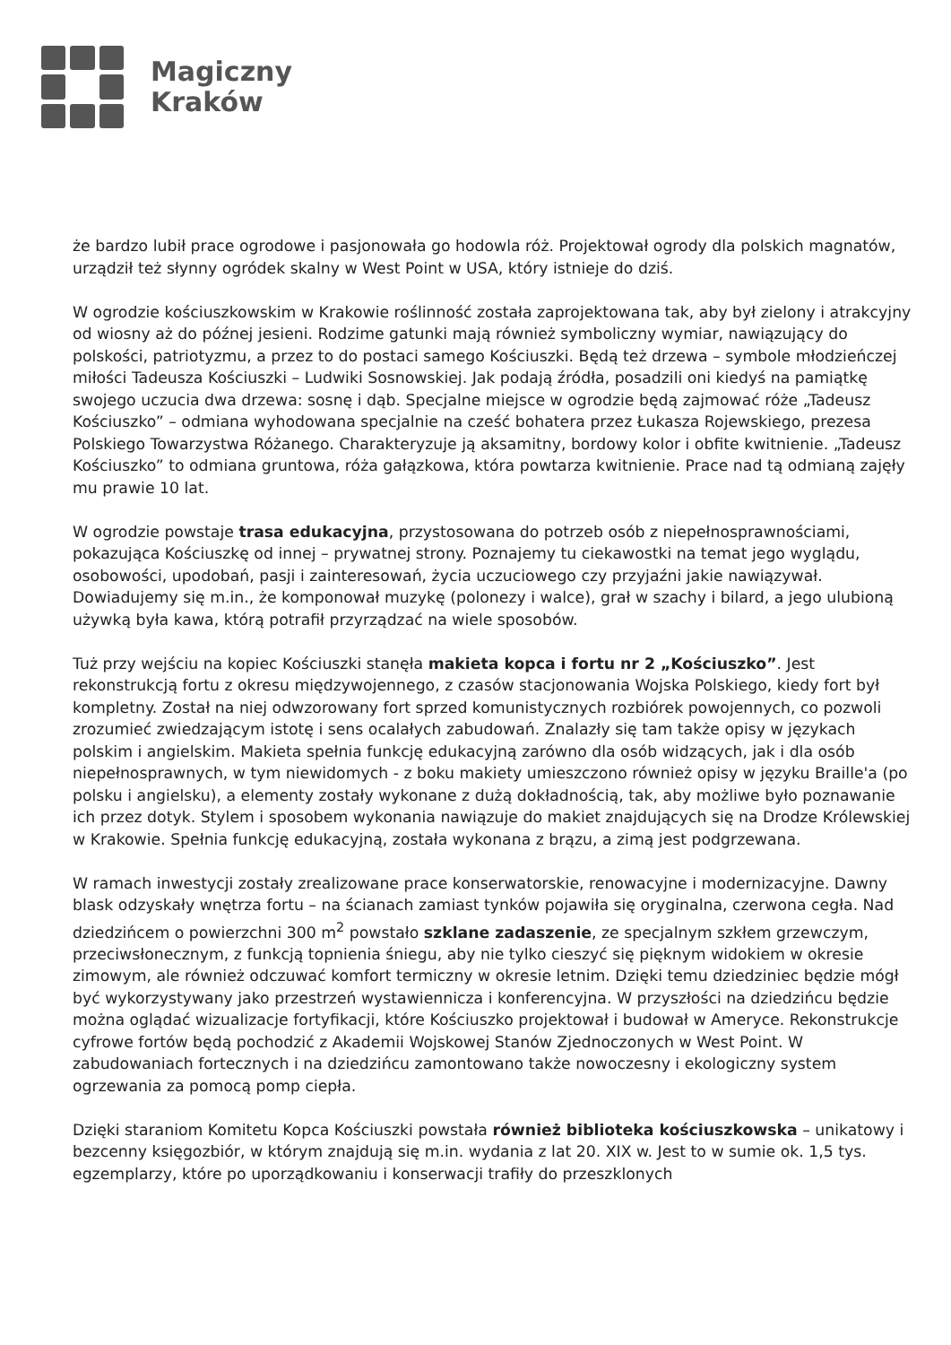Magiczny
Kraków
że bardzo lubił prace ogrodowe i pasjonowała go hodowla róż. Projektował ogrody dla polskich magnatów, urządził też słynny ogródek skalny w West Point w USA, który istnieje do dziś.
W ogrodzie kościuszkowskim w Krakowie roślinność została zaprojektowana tak, aby był zielony i atrakcyjny od wiosny aż do późnej jesieni. Rodzime gatunki mają również symboliczny wymiar, nawiązujący do polskości, patriotyzmu, a przez to do postaci samego Kościuszki. Będą też drzewa – symbole młodzieńczej miłości Tadeusza Kościuszki – Ludwiki Sosnowskiej. Jak podają źródła, posadzili oni kiedyś na pamiątkę swojego uczucia dwa drzewa: sosnę i dąb. Specjalne miejsce w ogrodzie będą zajmować róże „Tadeusz Kościuszko” – odmiana wyhodowana specjalnie na cześć bohatera przez Łukasza Rojewskiego, prezesa Polskiego Towarzystwa Różanego. Charakteryzuje ją aksamitny, bordowy kolor i obfite kwitnienie. „Tadeusz Kościuszko” to odmiana gruntowa, róża gałązkowa, która powtarza kwitnienie. Prace nad tą odmianą zajęły mu prawie 10 lat.
W ogrodzie powstaje trasa edukacyjna, przystosowana do potrzeb osób z niepełnosprawnościami, pokazująca Kościuszkę od innej – prywatnej strony. Poznajemy tu ciekawostki na temat jego wyglądu, osobowości, upodobań, pasji i zainteresowań, życia uczuciowego czy przyjaźni jakie nawiązywał. Dowiadujemy się m.in., że komponował muzykę (polonezy i walce), grał w szachy i bilard, a jego ulubioną używką była kawa, którą potrafił przyrządzać na wiele sposobów.
Tuż przy wejściu na kopiec Kościuszki stanęła makieta kopca i fortu nr 2 „Kościuszko”. Jest rekonstrukcją fortu z okresu międzywojennego, z czasów stacjonowania Wojska Polskiego, kiedy fort był kompletny. Został na niej odwzorowany fort sprzed komunistycznych rozbiórek powojennych, co pozwoli zrozumieć zwiedzającym istotę i sens ocalałych zabudowań. Znalazły się tam także opisy w językach polskim i angielskim. Makieta spełnia funkcję edukacyjną zarówno dla osób widzących, jak i dla osób niepełnosprawnych, w tym niewidomych - z boku makiety umieszczono również opisy w języku Braille'a (po polsku i angielsku), a elementy zostały wykonane z dużą dokładnością, tak, aby możliwe było poznawanie ich przez dotyk. Stylem i sposobem wykonania nawiązuje do makiet znajdujących się na Drodze Królewskiej w Krakowie. Spełnia funkcję edukacyjną, została wykonana z brązu, a zimą jest podgrzewana.
W ramach inwestycji zostały zrealizowane prace konserwatorskie, renowacyjne i modernizacyjne. Dawny blask odzyskały wnętrza fortu – na ścianach zamiast tynków pojawiła się oryginalna, czerwona cegła. Nad dziedzińcem o powierzchni 300 m<sup>2</sup> powstało szklane zadaszenie, ze specjalnym szkłem grzewczym, przeciwsłonecznym, z funkcją topnienia śniegu, aby nie tylko cieszyć się pięknym widokiem w okresie zimowym, ale również odczuwać komfort termiczny w okresie letnim. Dzięki temu dziedziniec będzie mógł być wykorzystywany jako przestrzeń wystawiennicza i konferencyjna. W przyszłości na dziedzińcu będzie można oglądać wizualizacje fortyfikacji, które Kościuszko projektował i budował w Ameryce. Rekonstrukcje cyfrowe fortów będą pochodzić z Akademii Wojskowej Stanów Zjednoczonych w West Point. W zabudowaniach fortecznych i na dziedzińcu zamontowano także nowoczesny i ekologiczny system ogrzewania za pomocą pomp ciepła.
Dzięki staraniom Komitetu Kopca Kościuszki powstała również biblioteka kościuszkowska – unikatowy i bezcenny księgozbiór, w którym znajdują się m.in. wydania z lat 20. XIX w. Jest to w sumie ok. 1,5 tys. egzemplarzy, które po uporządkowaniu i konserwacji trafiły do przeszklonych